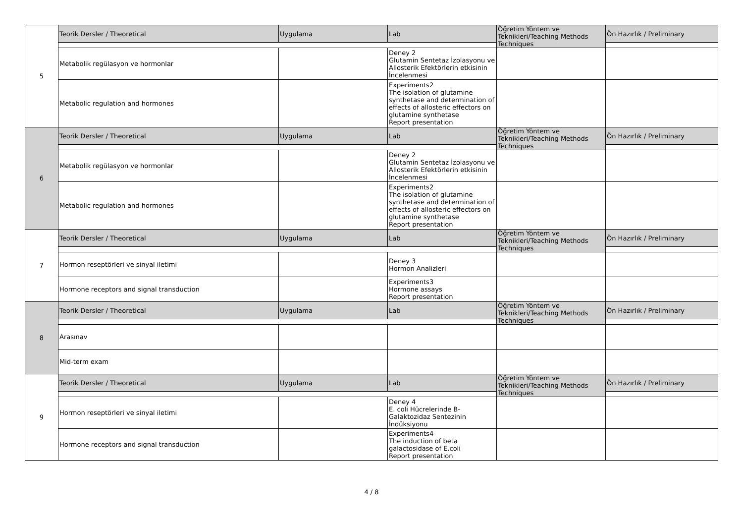| 5 | Teorik Dersler / Theoretical | Uygulama | Lab | Öğretim Yöntem ve Teknikleri/Teaching Methods Techniques | Ön Hazırlık / Preliminary |
| | Metabolik regülasyon ve hormonlar | | Deney 2 Glutamin Sentetaz İzolasyonu ve Allosterik Efektörlerin etkisinin İncelenmesi | | |
| | Metabolic regulation and hormones | | Experiments2 The isolation of glutamine synthetase and determination of effects of allosteric effectors on glutamine synthetase Report presentation | | |
| 6 | Teorik Dersler / Theoretical | Uygulama | Lab | Öğretim Yöntem ve Teknikleri/Teaching Methods Techniques | Ön Hazırlık / Preliminary |
| | Metabolik regülasyon ve hormonlar | | Deney 2 Glutamin Sentetaz İzolasyonu ve Allosterik Efektörlerin etkisinin İncelenmesi | | |
| | Metabolic regulation and hormones | | Experiments2 The isolation of glutamine synthetase and determination of effects of allosteric effectors on glutamine synthetase Report presentation | | |
| 7 | Teorik Dersler / Theoretical | Uygulama | Lab | Öğretim Yöntem ve Teknikleri/Teaching Methods Techniques | Ön Hazırlık / Preliminary |
| | Hormon reseptörleri ve sinyal iletimi | | Deney 3 Hormon Analizleri | | |
| | Hormone receptors and signal transduction | | Experiments3 Hormone assays Report presentation | | |
| 8 | Teorik Dersler / Theoretical | Uygulama | Lab | Öğretim Yöntem ve Teknikleri/Teaching Methods Techniques | Ön Hazırlık / Preliminary |
| | Arasınav | | | | |
| | Mid-term exam | | | | |
| 9 | Teorik Dersler / Theoretical | Uygulama | Lab | Öğretim Yöntem ve Teknikleri/Teaching Methods Techniques | Ön Hazırlık / Preliminary |
| | Hormon reseptörleri ve sinyal iletimi | | Deney 4 E. coli Hücrelerinde B-Galaktozidaz Sentezinin İndüksiyonu | | |
| | Hormone receptors and signal transduction | | Experiments4 The induction of beta galactosidase of E.coli Report presentation | | |
4 / 8